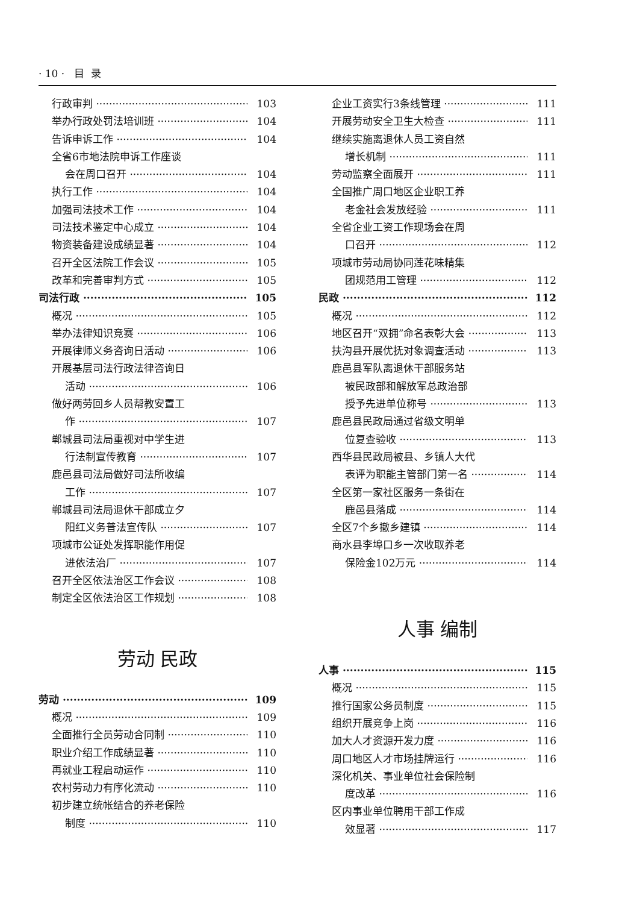· 10 · 目 录
行政审判 103
举办行政处罚法培训班 104
告诉申诉工作 104
全省6市地法院申诉工作座谈
会在周口召开 104
执行工作 104
加强司法技术工作 104
司法技术鉴定中心成立 104
物资装备建设成绩显著 104
召开全区法院工作会议 105
改革和完善审判方式 105
司法行政 105
概况 105
举办法律知识竞赛 106
开展律师义务咨询日活动 106
开展基层司法行政法律咨询日
活动 106
做好两劳回乡人员帮教安置工
作 107
郸城县司法局重视对中学生进
行法制宣传教育 107
鹿邑县司法局做好司法所收编
工作 107
郸城县司法局退休干部成立夕
阳红义务普法宣传队 107
项城市公证处发挥职能作用促
进依法治厂 107
召开全区依法治区工作会议 108
制定全区依法治区工作规划 108
劳动 民政
劳动 109
概况 109
全面推行全员劳动合同制 110
职业介绍工作成绩显著 110
再就业工程启动运作 110
农村劳动力有序化流动 110
初步建立统帐结合的养老保险
制度 110
企业工资实行3条线管理 111
开展劳动安全卫生大检查 111
继续实施离退休人员工资自然
增长机制 111
劳动监察全面展开 111
全国推广周口地区企业职工养
老金社会发放经验 111
全省企业工资工作现场会在周
口召开 112
项城市劳动局协同莲花味精集
团规范用工管理 112
民政 112
概况 112
地区召开“双拥”命名表彰大会 113
扶沟县开展优抚对象调查活动 113
鹿邑县军队离退休干部服务站
被民政部和解放军总政治部
授予先进单位称号 113
鹿邑县民政局通过省级文明单
位复查验收 113
西华县民政局被县、乡镇人大代
表评为职能主管部门第一名 114
全区第一家社区服务一条街在
鹿邑县落成 114
全区7个乡撤乡建镇 114
商水县李埠口乡一次收取养老
保险金102万元 114
人事 编制
人事 115
概况 115
推行国家公务员制度 115
组织开展竞争上岗 116
加大人才资源开发力度 116
周口地区人才市场挂牌运行 116
深化机关、事业单位社会保险制
度改革 116
区内事业单位聘用干部工作成
效显著 117